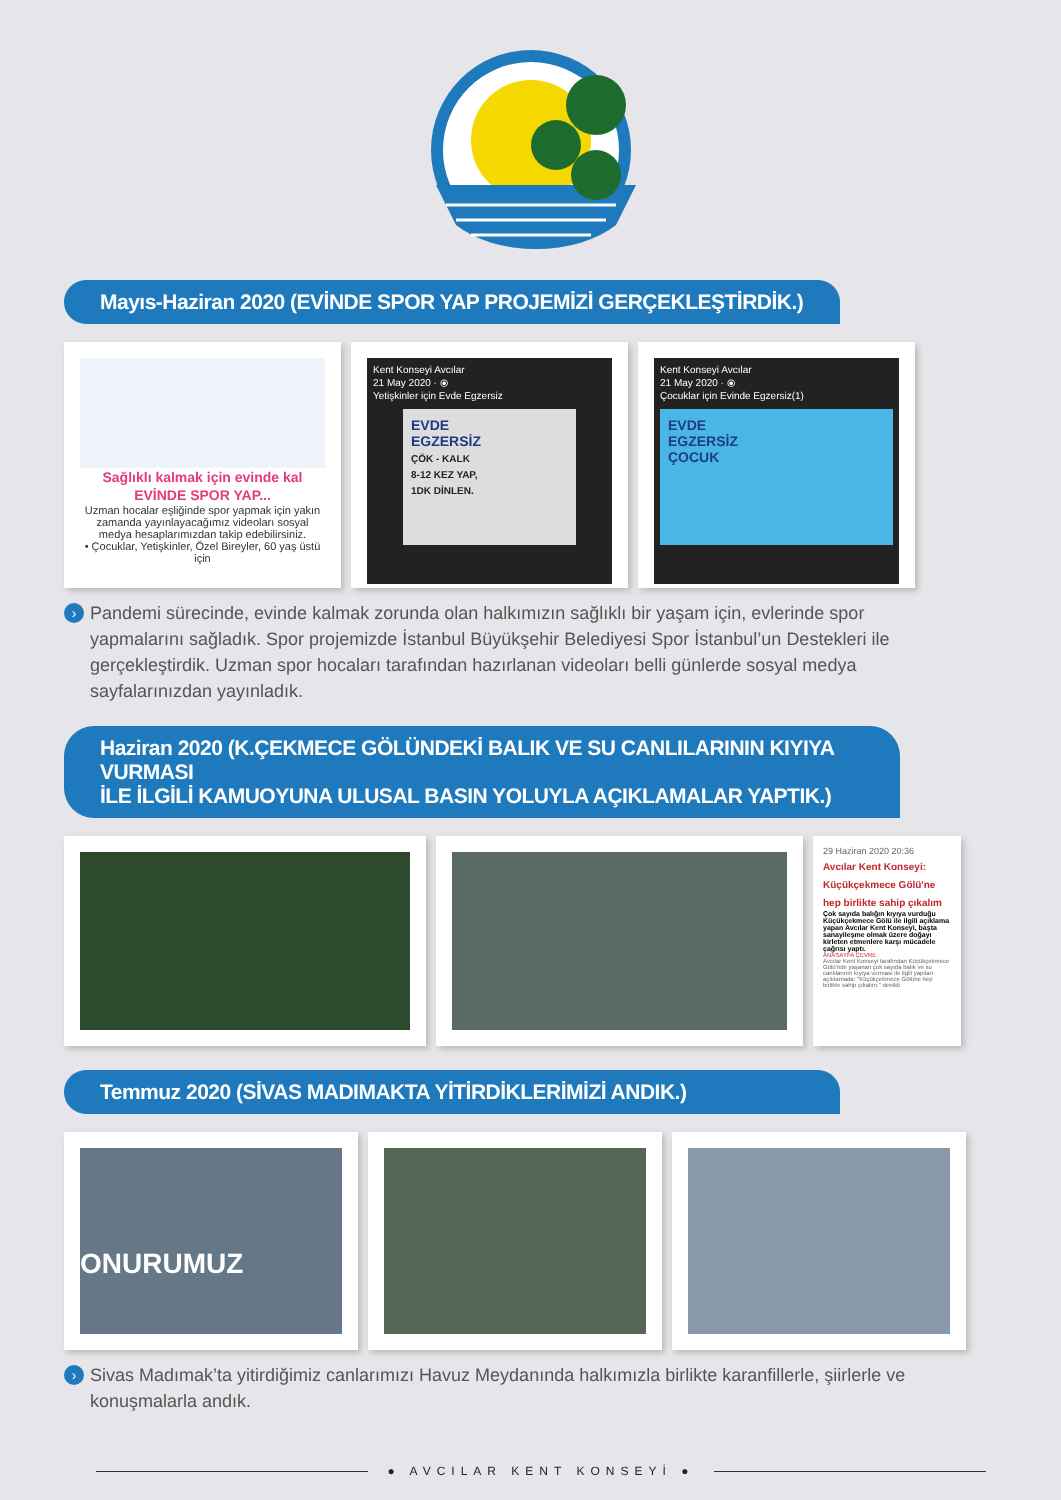AVCILAR KENT KONSEYİ
Mayıs-Haziran 2020 (EVİNDE SPOR YAP PROJEMİZİ GERÇEKLEŞTİRDİK.)
Sağlıklı kalmak için evinde kal
EVİNDE SPOR YAP...
Uzman hocalar eşliğinde spor yapmak için yakın zamanda yayınlayacağımız videoları sosyal medya hesaplarımızdan takip edebilirsiniz.
• Çocuklar, Yetişkinler, Özel Bireyler, 60 yaş üstü için
Kent Konseyi Avcılar
21 May 2020 · ⦿
Yetişkinler için Evde Egzersiz
EVDE
EGZERSİZ
ÇÖK - KALK
8-12 KEZ YAP,
1DK DİNLEN.
Kent Konseyi Avcılar
21 May 2020 · ⦿
Çocuklar için Evinde Egzersiz(1)
EVDE
EGZERSİZ
ÇOCUK
› Pandemi sürecinde, evinde kalmak zorunda olan halkımızın sağlıklı bir yaşam için, evlerinde spor yapmalarını sağladık. Spor projemizde İstanbul Büyükşehir Belediyesi Spor İstanbul’un Destekleri ile gerçekleştirdik. Uzman spor hocaları tarafından hazırlanan videoları belli günlerde sosyal medya sayfalarınızdan yayınladık.
Haziran 2020 (K.ÇEKMECE GÖLÜNDEKİ BALIK VE SU CANLILARININ KIYIYA VURMASI
İLE İLGİLİ KAMUOYUNA ULUSAL BASIN YOLUYLA AÇIKLAMALAR YAPTIK.)
29 Haziran 2020 20:36
Avcılar Kent Konseyi: Küçükçekmece Gölü'ne hep birlikte sahip çıkalım
Çok sayıda balığın kıyıya vurduğu Küçükçekmece Gölü ile ilgili açıklama yapan Avcılar Kent Konseyi, başta sanayileşme olmak üzere doğayı kirleten etmenlere karşı mücadele çağrısı yaptı.
ANASAYFA ÇEVRE
Avcılar Kent Konseyi tarafından Küçükçekmece Gölü'nde yaşanan çok sayıda balık ve su canlılarının kıyıya vurması ile ilgili yapılan açıklamada; "Küçükçekmece Gölüne hep birlikte sahip çıkalım." denildi
Temmuz 2020 (SİVAS MADIMAKTA YİTİRDİKLERİMİZİ ANDIK.)
ONURUMUZ
› Sivas Madımak’ta yitirdiğimiz canlarımızı Havuz Meydanında halkımızla birlikte karanfillerle, şiirlerle ve konuşmalarla andık.
● AVCILAR KENT KONSEYİ ●